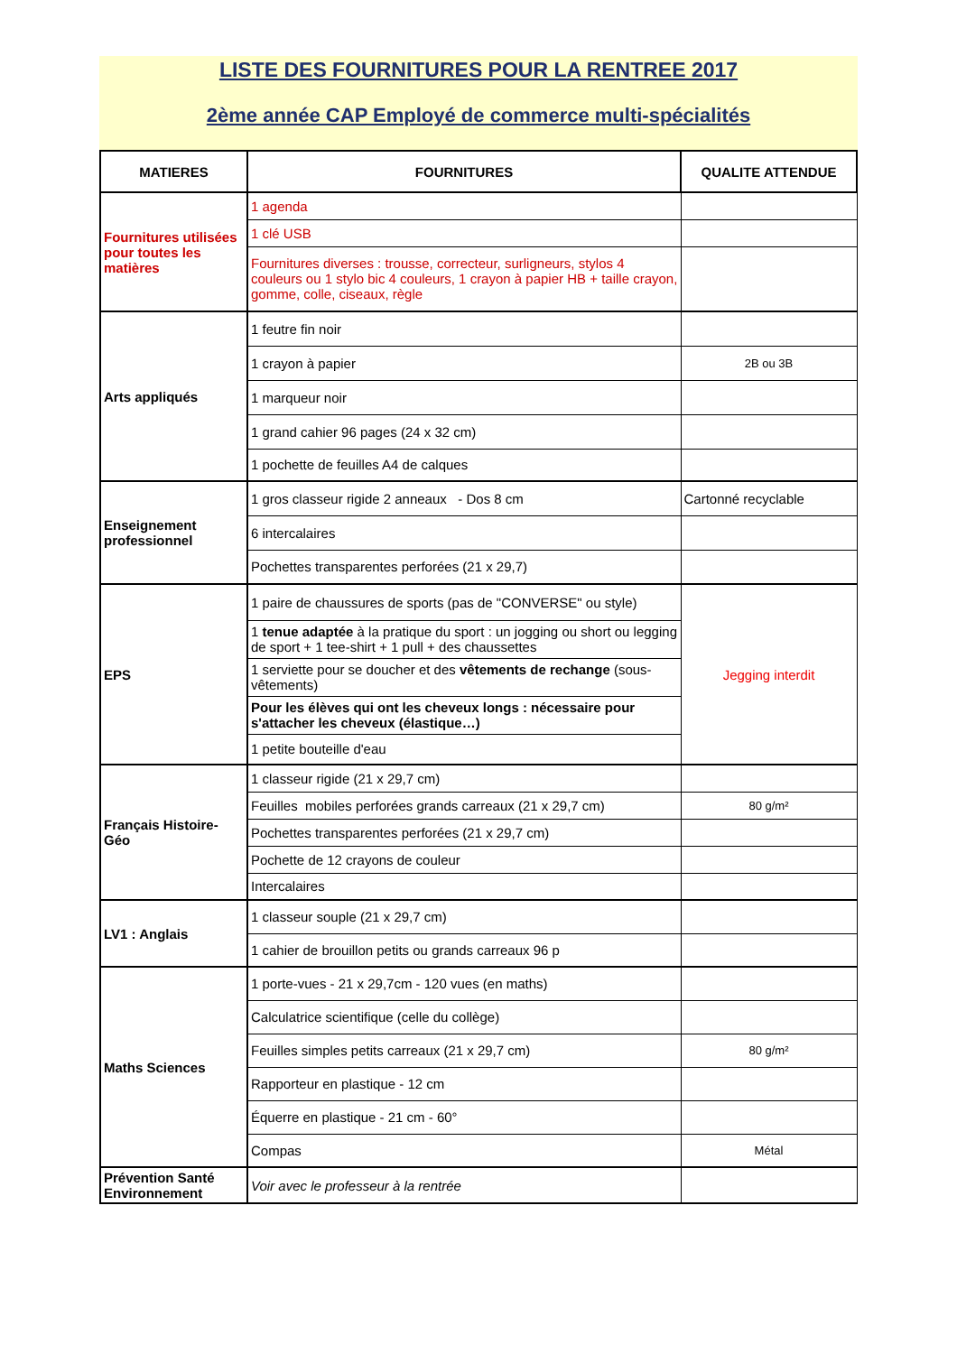LISTE DES FOURNITURES POUR LA RENTREE 2017
2ème année CAP Employé de commerce multi-spécialités
| MATIERES | FOURNITURES | QUALITE ATTENDUE |
| --- | --- | --- |
| Fournitures utilisées pour toutes les matières | 1 agenda | |
| | 1 clé USB | |
| | Fournitures diverses : trousse, correcteur, surligneurs, stylos 4 couleurs ou 1 stylo bic 4 couleurs, 1 crayon à papier HB + taille crayon, gomme, colle, ciseaux, règle | |
| Arts appliqués | 1 feutre fin noir | |
| | 1 crayon à papier | 2B ou 3B |
| | 1 marqueur noir | |
| | 1 grand cahier 96 pages (24 x 32 cm) | |
| | 1 pochette de feuilles A4 de calques | |
| Enseignement professionnel | 1 gros classeur rigide 2 anneaux - Dos 8 cm | Cartonné recyclable |
| | 6 intercalaires | |
| | Pochettes transparentes perforées (21 x 29,7) | |
| EPS | 1 paire de chaussures de sports (pas de "CONVERSE" ou style) | Jegging interdit |
| | 1 tenue adaptée à la pratique du sport : un jogging ou short ou legging de sport + 1 tee-shirt + 1 pull + des chaussettes | |
| | 1 serviette pour se doucher et des vêtements de rechange (sous-vêtements) | |
| | Pour les élèves qui ont les cheveux longs : nécessaire pour s'attacher les cheveux (élastique…) | |
| | 1 petite bouteille d'eau | |
| Français Histoire-Géo | 1 classeur rigide (21 x 29,7 cm) | |
| | Feuilles mobiles perforées grands carreaux (21 x 29,7 cm) | 80 g/m² |
| | Pochettes transparentes perforées (21 x 29,7 cm) | |
| | Pochette de 12 crayons de couleur | |
| | Intercalaires | |
| LV1 : Anglais | 1 classeur souple (21 x 29,7 cm) | |
| | 1 cahier de brouillon petits ou grands carreaux 96 p | |
| Maths Sciences | 1 porte-vues - 21 x 29,7cm - 120 vues (en maths) | |
| | Calculatrice scientifique (celle du collège) | |
| | Feuilles simples petits carreaux (21 x 29,7 cm) | 80 g/m² |
| | Rapporteur en plastique - 12 cm | |
| | Équerre en plastique - 21 cm - 60° | |
| | Compas | Métal |
| Prévention Santé Environnement | Voir avec le professeur à la rentrée | |